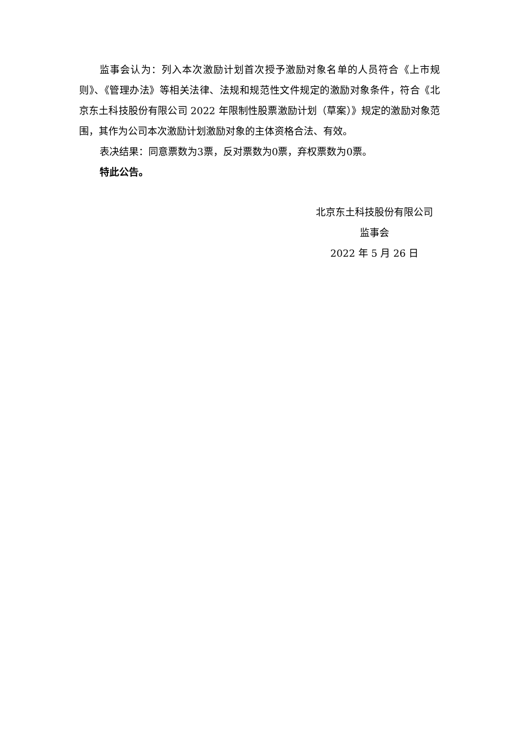监事会认为：列入本次激励计划首次授予激励对象名单的人员符合《上市规则》、《管理办法》等相关法律、法规和规范性文件规定的激励对象条件，符合《北京东土科技股份有限公司 2022 年限制性股票激励计划（草案）》规定的激励对象范围，其作为公司本次激励计划激励对象的主体资格合法、有效。
表决结果：同意票数为3票，反对票数为0票，弃权票数为0票。
特此公告。
北京东土科技股份有限公司
监事会
2022 年 5 月 26 日